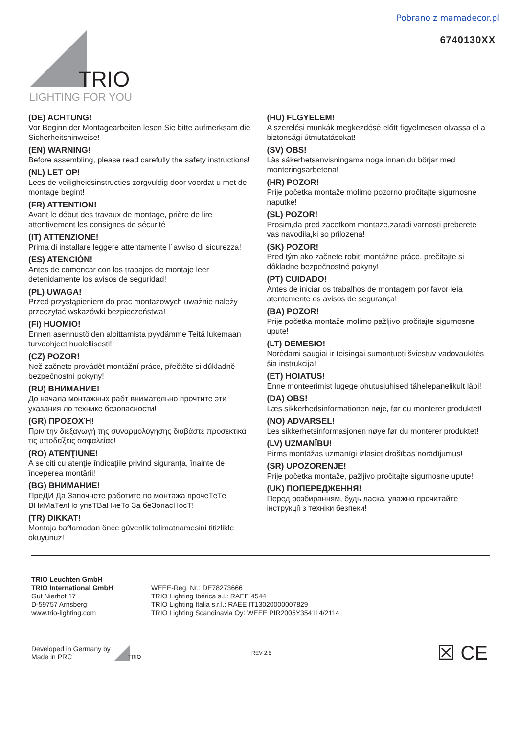Pobrano z mamadecor.pl
6740130XX
TRIO
LIGHTING FOR YOU
(DE) ACHTUNG!
Vor Beginn der Montagearbeiten lesen Sie bitte aufmerksam die Sicherheitshinweise!
(EN) WARNING!
Before assembling, please read carefully the safety instructions!
(NL) LET OP!
Lees de veiligheidsinstructies zorgvuldig door voordat u met de montage begint!
(FR) ATTENTION!
Avant le début des travaux de montage, prière de lire attentivement les consignes de sécurité
(IT) ATTENZIONE!
Prima di installare leggere attentamente l´avviso di sicurezza!
(ES) ATENCIÓN!
Antes de comencar con los trabajos de montaje leer detenidamente los avisos de seguridad!
(PL) UWAGA!
Przed przystąpieniem do prac montażowych uważnie należy przeczytać wskazówki bezpieczeństwa!
(FI) HUOMIO!
Ennen asennustöiden aloittamista pyydämme Teitä lukemaan turvaohjeet huolellisesti!
(CZ) POZOR!
Než začnete provádět montážní práce, přečtěte si důkladně bezpečnostní pokyny!
(RU) ВНИМАНИЕ!
До начала монтажных рабт внимательно прочтите эти указания ло технике безопасности!
(GR) ΠΡΟΣΟΧΉ!
Πριν την διεξαγωγή της συναρμολόγησης διαβάστε προσεκτικά τις υποδείξεις ασφαλείας!
(RO) ATENŢIUNE!
A se citi cu atenţie îndicaţiile privind siguranţa, înainte de începerea montării!
(BG) ВНИМАНИЕ!
ПреДИ Да Започнете работите по монтажа прочеТеТе ВНиМаТелНо упвТВаНиеТо За беЗопасНосТ!
(TR) DIKKAT!
Montaja baºlamadan önce güvenlik talimatnamesini titizlikle okuyunuz!
(HU) FLGYELEM!
A szerelési munkák megkezdésė előtt figyelmesen olvassa el a biztonsági útmutatásokat!
(SV) OBS!
Läs säkerhetsanvisningama noga innan du börjar med monteringsarbetena!
(HR) POZOR!
Prije početka montaže molimo pozorno pročitajte sigurnosne naputke!
(SL) POZOR!
Prosim,da pred zacetkom montaze,zaradi varnosti preberete vas navodila,ki so prilozena!
(SK) POZOR!
Pred tým ako začnete robit’ montážne práce, prečítajte si dôkladne bezpečnostné pokyny!
(PT) CUIDADO!
Antes de iniciar os trabalhos de montagem por favor leia atentemente os avisos de segurança!
(BA) POZOR!
Prije početka montaže molimo pažljivo pročitajte sigurnosne upute!
(LT) DĖMESIO!
Norėdami saugiai ir teisingai sumontuoti šviestuv vadovaukitės šia instrukcija!
(ET) HOIATUS!
Enne monteerimist lugege ohutusjuhised tähelepanelikult läbi!
(DA) OBS!
Læs sikkerhedsinformationen nøje, før du monterer produktet!
(NO) ADVARSEL!
Les sikkerhetsinformasjonen nøye før du monterer produktet!
(LV) UZMANĪBU!
Pirms montāžas uzmanīgi izlasiet drošības norādījumus!
(SR) UPOZORENJE!
Prije početka montaže, pažljivo pročitajte sigurnosne upute!
(UK) ПОПЕРЕДЖЕННЯ!
Перед розбиранням, будь ласка, уважно прочитайте інструкції з техніки безпеки!
TRIO Leuchten GmbH
TRIO International GmbH
Gut Nierhof 17
D-59757 Arnsberg
www.trio-lighting.com
WEEE-Reg. Nr.: DE78273666
TRIO Lighting Ibérica s.l.: RAEE 4544
TRIO Lighting Italia s.r.l.: RAEE IT13020000007829
TRIO Lighting Scandinavia Oy: WEEE PIR2005Y354114/2114
Developed in Germany by
Made in PRC
TRIO
REV 2.5
☒ CE